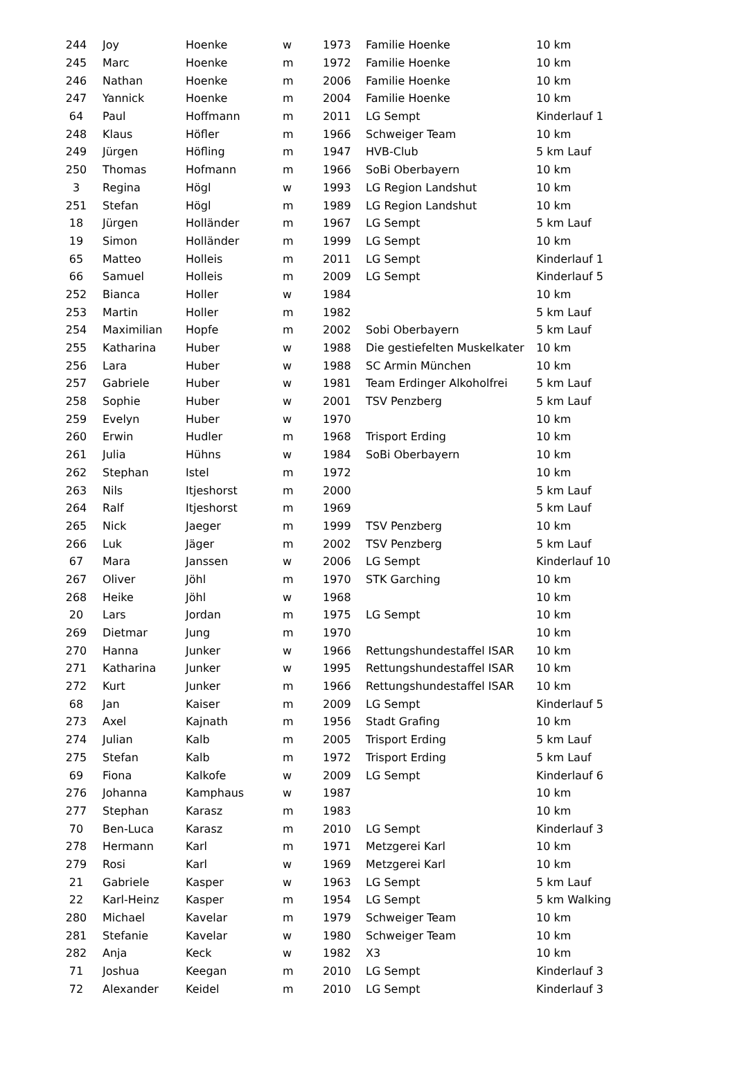| 244 | Joy | Hoenke | w | 1973 | Familie Hoenke | 10 km |
| 245 | Marc | Hoenke | m | 1972 | Familie Hoenke | 10 km |
| 246 | Nathan | Hoenke | m | 2006 | Familie Hoenke | 10 km |
| 247 | Yannick | Hoenke | m | 2004 | Familie Hoenke | 10 km |
| 64 | Paul | Hoffmann | m | 2011 | LG Sempt | Kinderlauf 1 |
| 248 | Klaus | Höfler | m | 1966 | Schweiger Team | 10 km |
| 249 | Jürgen | Höfling | m | 1947 | HVB-Club | 5 km Lauf |
| 250 | Thomas | Hofmann | m | 1966 | SoBi Oberbayern | 10 km |
| 3 | Regina | Högl | w | 1993 | LG Region Landshut | 10 km |
| 251 | Stefan | Högl | m | 1989 | LG Region Landshut | 10 km |
| 18 | Jürgen | Holländer | m | 1967 | LG Sempt | 5 km Lauf |
| 19 | Simon | Holländer | m | 1999 | LG Sempt | 10 km |
| 65 | Matteo | Holleis | m | 2011 | LG Sempt | Kinderlauf 1 |
| 66 | Samuel | Holleis | m | 2009 | LG Sempt | Kinderlauf 5 |
| 252 | Bianca | Holler | w | 1984 | | 10 km |
| 253 | Martin | Holler | m | 1982 | | 5 km Lauf |
| 254 | Maximilian | Hopfe | m | 2002 | Sobi Oberbayern | 5 km Lauf |
| 255 | Katharina | Huber | w | 1988 | Die gestiefelten Muskelkater | 10 km |
| 256 | Lara | Huber | w | 1988 | SC Armin München | 10 km |
| 257 | Gabriele | Huber | w | 1981 | Team Erdinger Alkoholfrei | 5 km Lauf |
| 258 | Sophie | Huber | w | 2001 | TSV Penzberg | 5 km Lauf |
| 259 | Evelyn | Huber | w | 1970 | | 10 km |
| 260 | Erwin | Hudler | m | 1968 | Trisport Erding | 10 km |
| 261 | Julia | Hühns | w | 1984 | SoBi Oberbayern | 10 km |
| 262 | Stephan | Istel | m | 1972 | | 10 km |
| 263 | Nils | Itjeshorst | m | 2000 | | 5 km Lauf |
| 264 | Ralf | Itjeshorst | m | 1969 | | 5 km Lauf |
| 265 | Nick | Jaeger | m | 1999 | TSV Penzberg | 10 km |
| 266 | Luk | Jäger | m | 2002 | TSV Penzberg | 5 km Lauf |
| 67 | Mara | Janssen | w | 2006 | LG Sempt | Kinderlauf 10 |
| 267 | Oliver | Jöhl | m | 1970 | STK Garching | 10 km |
| 268 | Heike | Jöhl | w | 1968 | | 10 km |
| 20 | Lars | Jordan | m | 1975 | LG Sempt | 10 km |
| 269 | Dietmar | Jung | m | 1970 | | 10 km |
| 270 | Hanna | Junker | w | 1966 | Rettungshundestaffel ISAR | 10 km |
| 271 | Katharina | Junker | w | 1995 | Rettungshundestaffel ISAR | 10 km |
| 272 | Kurt | Junker | m | 1966 | Rettungshundestaffel ISAR | 10 km |
| 68 | Jan | Kaiser | m | 2009 | LG Sempt | Kinderlauf 5 |
| 273 | Axel | Kajnath | m | 1956 | Stadt Grafing | 10 km |
| 274 | Julian | Kalb | m | 2005 | Trisport Erding | 5 km Lauf |
| 275 | Stefan | Kalb | m | 1972 | Trisport Erding | 5 km Lauf |
| 69 | Fiona | Kalkofe | w | 2009 | LG Sempt | Kinderlauf 6 |
| 276 | Johanna | Kamphaus | w | 1987 | | 10 km |
| 277 | Stephan | Karasz | m | 1983 | | 10 km |
| 70 | Ben-Luca | Karasz | m | 2010 | LG Sempt | Kinderlauf 3 |
| 278 | Hermann | Karl | m | 1971 | Metzgerei Karl | 10 km |
| 279 | Rosi | Karl | w | 1969 | Metzgerei Karl | 10 km |
| 21 | Gabriele | Kasper | w | 1963 | LG Sempt | 5 km Lauf |
| 22 | Karl-Heinz | Kasper | m | 1954 | LG Sempt | 5 km Walking |
| 280 | Michael | Kavelar | m | 1979 | Schweiger Team | 10 km |
| 281 | Stefanie | Kavelar | w | 1980 | Schweiger Team | 10 km |
| 282 | Anja | Keck | w | 1982 | X3 | 10 km |
| 71 | Joshua | Keegan | m | 2010 | LG Sempt | Kinderlauf 3 |
| 72 | Alexander | Keidel | m | 2010 | LG Sempt | Kinderlauf 3 |